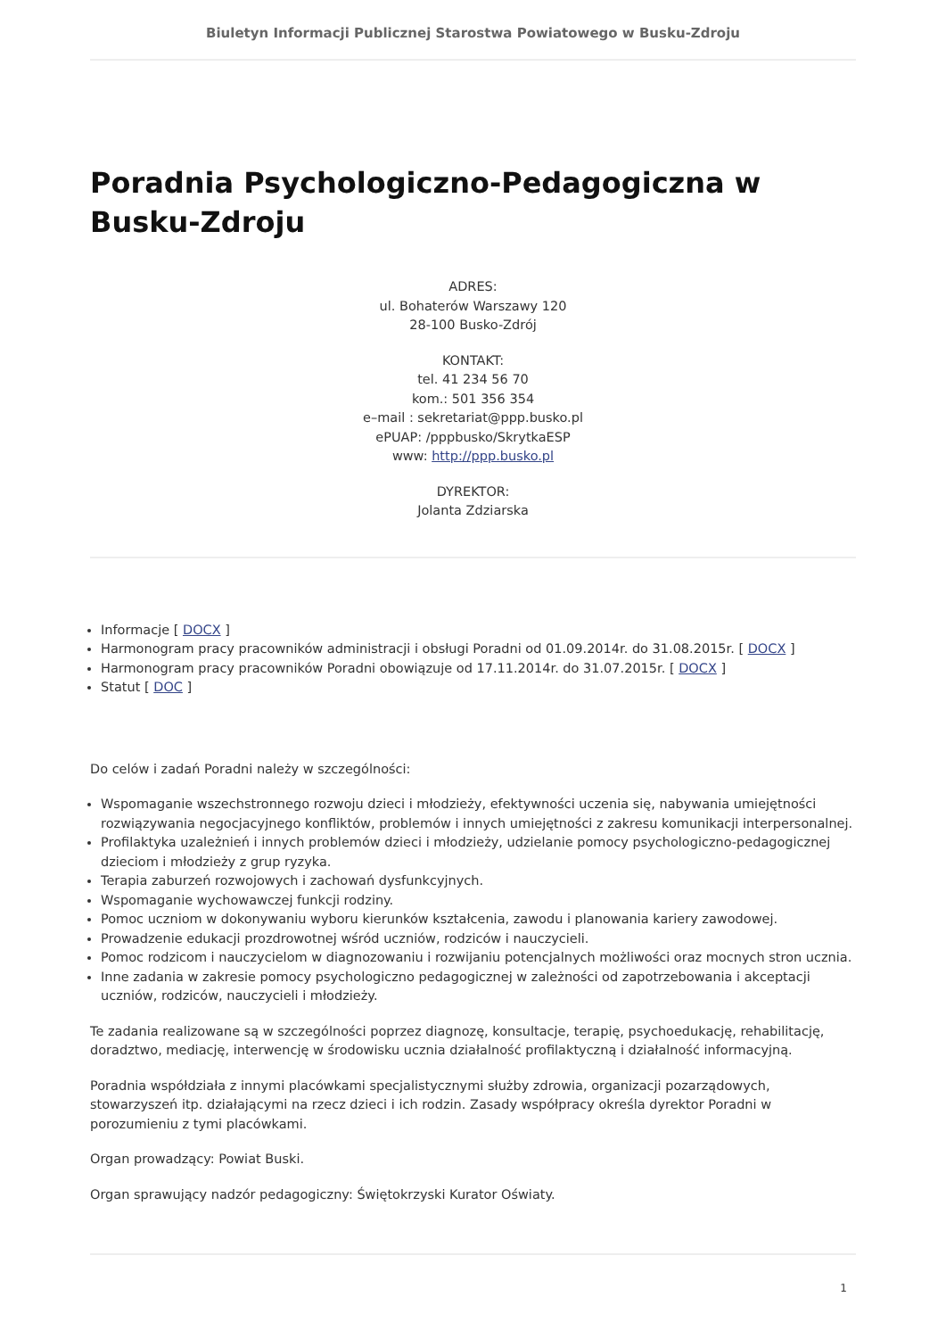Biuletyn Informacji Publicznej Starostwa Powiatowego w Busku-Zdroju
Poradnia Psychologiczno-Pedagogiczna w Busku-Zdroju
ADRES:
ul. Bohaterów Warszawy 120
28-100 Busko-Zdrój
KONTAKT:
tel. 41 234 56 70
kom.: 501 356 354
e–mail : sekretariat@ppp.busko.pl
ePUAP: /pppbusko/SkrytkaESP
www: http://ppp.busko.pl
DYREKTOR:
Jolanta Zdziarska
Informacje [ DOCX ]
Harmonogram pracy pracowników administracji i obsługi Poradni od 01.09.2014r. do 31.08.2015r. [ DOCX ]
Harmonogram pracy pracowników Poradni obowiązuje od 17.11.2014r. do 31.07.2015r. [ DOCX ]
Statut [ DOC ]
Do celów i zadań Poradni należy w szczególności:
Wspomaganie wszechstronnego rozwoju dzieci i młodzieży, efektywności uczenia się, nabywania umiejętności rozwiązywania negocjacyjnego konfliktów, problemów i innych umiejętności z zakresu komunikacji interpersonalnej.
Profilaktyka uzależnień i innych problemów dzieci i młodzieży, udzielanie pomocy psychologiczno-pedagogicznej dzieciom i młodzieży z grup ryzyka.
Terapia zaburzeń rozwojowych i zachowań dysfunkcyjnych.
Wspomaganie wychowawczej funkcji rodziny.
Pomoc uczniom w dokonywaniu wyboru kierunków kształcenia, zawodu i planowania kariery zawodowej.
Prowadzenie edukacji prozdrowotnej wśród uczniów, rodziców i nauczycieli.
Pomoc rodzicom i nauczycielom w diagnozowaniu i rozwijaniu potencjalnych możliwości oraz mocnych stron ucznia.
Inne zadania w zakresie pomocy psychologiczno pedagogicznej w zależności od zapotrzebowania i akceptacji uczniów, rodziców, nauczycieli i młodzieży.
Te zadania realizowane są w szczególności poprzez diagnozę, konsultacje, terapię, psychoedukację, rehabilitację, doradztwo, mediację, interwencję w środowisku ucznia działalność profilaktyczną i działalność informacyjną.
Poradnia współdziała z innymi placówkami specjalistycznymi służby zdrowia, organizacji pozarządowych, stowarzyszeń itp. działającymi na rzecz dzieci i ich rodzin. Zasady współpracy określa dyrektor Poradni w porozumieniu z tymi placówkami.
Organ prowadzący: Powiat Buski.
Organ sprawujący nadzór pedagogiczny: Świętokrzyski Kurator Oświaty.
1